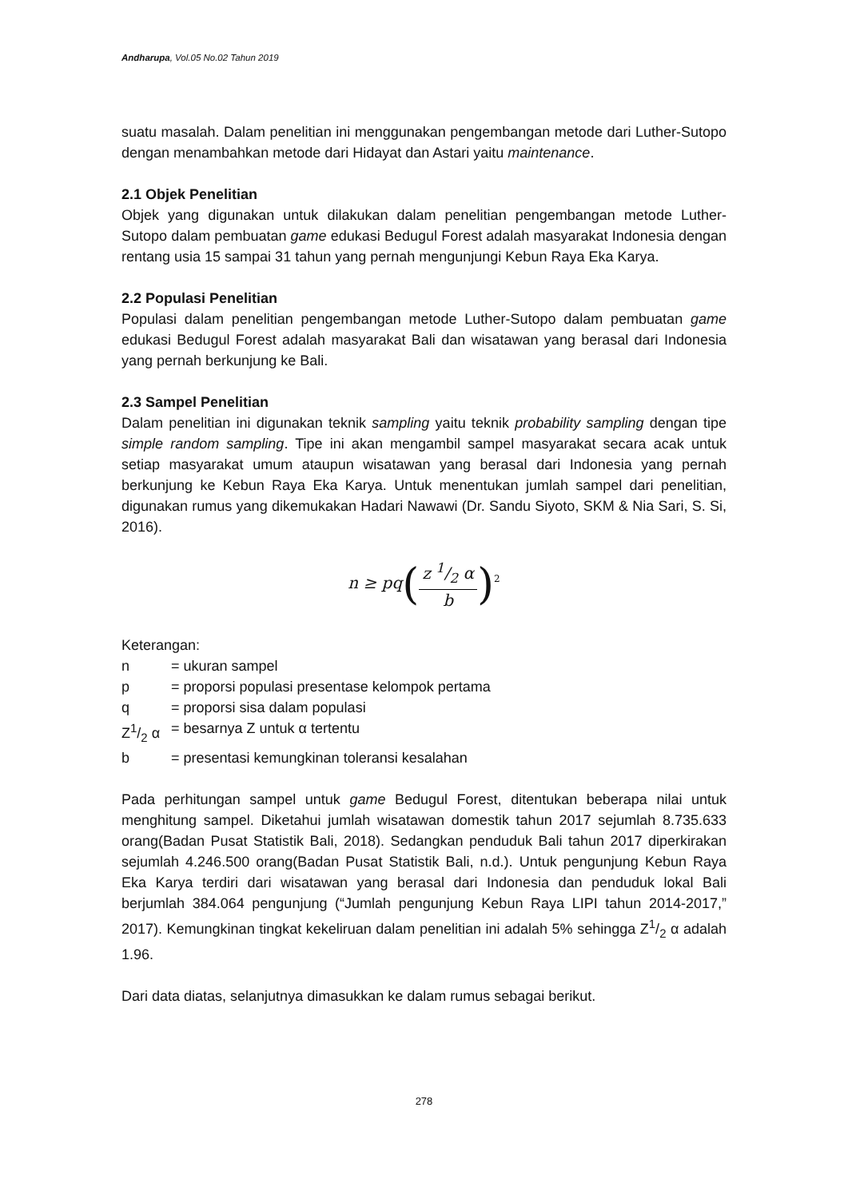Andharupa, Vol.05 No.02 Tahun 2019
suatu masalah. Dalam penelitian ini menggunakan pengembangan metode dari Luther-Sutopo dengan menambahkan metode dari Hidayat dan Astari yaitu maintenance.
2.1 Objek Penelitian
Objek yang digunakan untuk dilakukan dalam penelitian pengembangan metode Luther-Sutopo dalam pembuatan game edukasi Bedugul Forest adalah masyarakat Indonesia dengan rentang usia 15 sampai 31 tahun yang pernah mengunjungi Kebun Raya Eka Karya.
2.2 Populasi Penelitian
Populasi dalam penelitian pengembangan metode Luther-Sutopo dalam pembuatan game edukasi Bedugul Forest adalah masyarakat Bali dan wisatawan yang berasal dari Indonesia yang pernah berkunjung ke Bali.
2.3 Sampel Penelitian
Dalam penelitian ini digunakan teknik sampling yaitu teknik probability sampling dengan tipe simple random sampling. Tipe ini akan mengambil sampel masyarakat secara acak untuk setiap masyarakat umum ataupun wisatawan yang berasal dari Indonesia yang pernah berkunjung ke Kebun Raya Eka Karya. Untuk menentukan jumlah sampel dari penelitian, digunakan rumus yang dikemukakan Hadari Nawawi (Dr. Sandu Siyoto, SKM & Nia Sari, S. Si, 2016).
n ≥ pq(z 1/2 α b)<sup>2</sup>
Keterangan:
| n | = ukuran sampel |
| p | = proporsi populasi presentase kelompok pertama |
| q | = proporsi sisa dalam populasi |
| Z1/2 α | = besarnya Z untuk α tertentu |
| b | = presentasi kemungkinan toleransi kesalahan |
Pada perhitungan sampel untuk game Bedugul Forest, ditentukan beberapa nilai untuk menghitung sampel. Diketahui jumlah wisatawan domestik tahun 2017 sejumlah 8.735.633 orang(Badan Pusat Statistik Bali, 2018). Sedangkan penduduk Bali tahun 2017 diperkirakan sejumlah 4.246.500 orang(Badan Pusat Statistik Bali, n.d.). Untuk pengunjung Kebun Raya Eka Karya terdiri dari wisatawan yang berasal dari Indonesia dan penduduk lokal Bali berjumlah 384.064 pengunjung (“Jumlah pengunjung Kebun Raya LIPI tahun 2014-2017,” 2017). Kemungkinan tingkat kekeliruan dalam penelitian ini adalah 5% sehingga Z1/2 α adalah 1.96.
Dari data diatas, selanjutnya dimasukkan ke dalam rumus sebagai berikut.
278